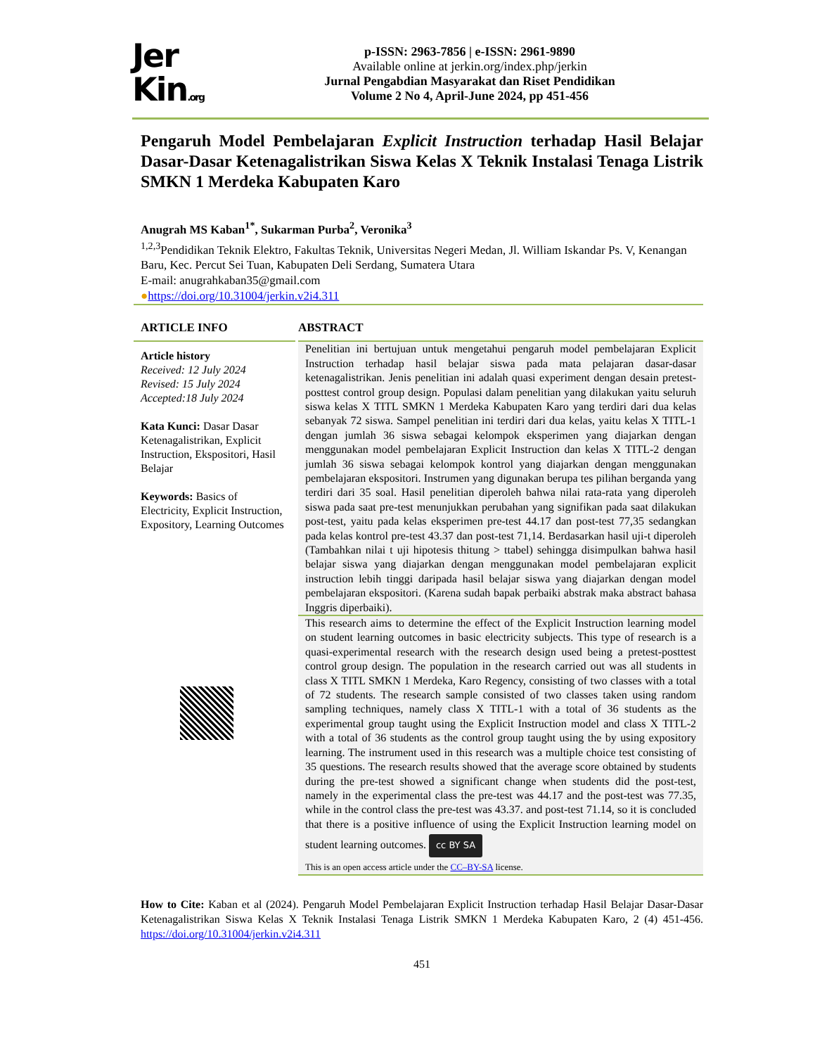Jer
Kin.org
p-ISSN: 2963-7856 | e-ISSN: 2961-9890
Available online at jerkin.org/index.php/jerkin
Jurnal Pengabdian Masyarakat dan Riset Pendidikan
Volume 2 No 4, April-June 2024, pp 451-456
Pengaruh Model Pembelajaran Explicit Instruction terhadap Hasil Belajar Dasar-Dasar Ketenagalistrikan Siswa Kelas X Teknik Instalasi Tenaga Listrik SMKN 1 Merdeka Kabupaten Karo
Anugrah MS Kaban<sup>1*</sup>, Sukarman Purba<sup>2</sup>, Veronika<sup>3</sup>
<sup>1,2,3</sup>Pendidikan Teknik Elektro, Fakultas Teknik, Universitas Negeri Medan, Jl. William Iskandar Ps. V, Kenangan Baru, Kec. Percut Sei Tuan, Kabupaten Deli Serdang, Sumatera Utara
E-mail: anugrahkaban35@gmail.com
●https://doi.org/10.31004/jerkin.v2i4.311
ARTICLE INFO
Article history
Received: 12 July 2024
Revised: 15 July 2024
Accepted:18 July 2024
Kata Kunci: Dasar Dasar Ketenagalistrikan, Explicit Instruction, Ekspositori, Hasil Belajar
Keywords: Basics of Electricity, Explicit Instruction, Expository, Learning Outcomes
ABSTRACT
Penelitian ini bertujuan untuk mengetahui pengaruh model pembelajaran Explicit Instruction terhadap hasil belajar siswa pada mata pelajaran dasar-dasar ketenagalistrikan. Jenis penelitian ini adalah quasi experiment dengan desain pretest-posttest control group design. Populasi dalam penelitian yang dilakukan yaitu seluruh siswa kelas X TITL SMKN 1 Merdeka Kabupaten Karo yang terdiri dari dua kelas sebanyak 72 siswa. Sampel penelitian ini terdiri dari dua kelas, yaitu kelas X TITL-1 dengan jumlah 36 siswa sebagai kelompok eksperimen yang diajarkan dengan menggunakan model pembelajaran Explicit Instruction dan kelas X TITL-2 dengan jumlah 36 siswa sebagai kelompok kontrol yang diajarkan dengan menggunakan pembelajaran ekspositori. Instrumen yang digunakan berupa tes pilihan berganda yang terdiri dari 35 soal. Hasil penelitian diperoleh bahwa nilai rata-rata yang diperoleh siswa pada saat pre-test menunjukkan perubahan yang signifikan pada saat dilakukan post-test, yaitu pada kelas eksperimen pre-test 44.17 dan post-test 77,35 sedangkan pada kelas kontrol pre-test 43.37 dan post-test 71,14. Berdasarkan hasil uji-t diperoleh (Tambahkan nilai t uji hipotesis thitung > ttabel) sehingga disimpulkan bahwa hasil belajar siswa yang diajarkan dengan menggunakan model pembelajaran explicit instruction lebih tinggi daripada hasil belajar siswa yang diajarkan dengan model pembelajaran ekspositori. (Karena sudah bapak perbaiki abstrak maka abstract bahasa Inggris diperbaiki).
This research aims to determine the effect of the Explicit Instruction learning model on student learning outcomes in basic electricity subjects. This type of research is a quasi-experimental research with the research design used being a pretest-posttest control group design. The population in the research carried out was all students in class X TITL SMKN 1 Merdeka, Karo Regency, consisting of two classes with a total of 72 students. The research sample consisted of two classes taken using random sampling techniques, namely class X TITL-1 with a total of 36 students as the experimental group taught using the Explicit Instruction model and class X TITL-2 with a total of 36 students as the control group taught using the by using expository learning. The instrument used in this research was a multiple choice test consisting of 35 questions. The research results showed that the average score obtained by students during the pre-test showed a significant change when students did the post-test, namely in the experimental class the pre-test was 44.17 and the post-test was 77.35, while in the control class the pre-test was 43.37. and post-test 71.14, so it is concluded that there is a positive influence of using the Explicit Instruction learning model on student learning outcomes.
cc BY SA
This is an open access article under the CC–BY-SA license.
How to Cite: Kaban et al (2024). Pengaruh Model Pembelajaran Explicit Instruction terhadap Hasil Belajar Dasar-Dasar Ketenagalistrikan Siswa Kelas X Teknik Instalasi Tenaga Listrik SMKN 1 Merdeka Kabupaten Karo, 2 (4) 451-456. https://doi.org/10.31004/jerkin.v2i4.311
451